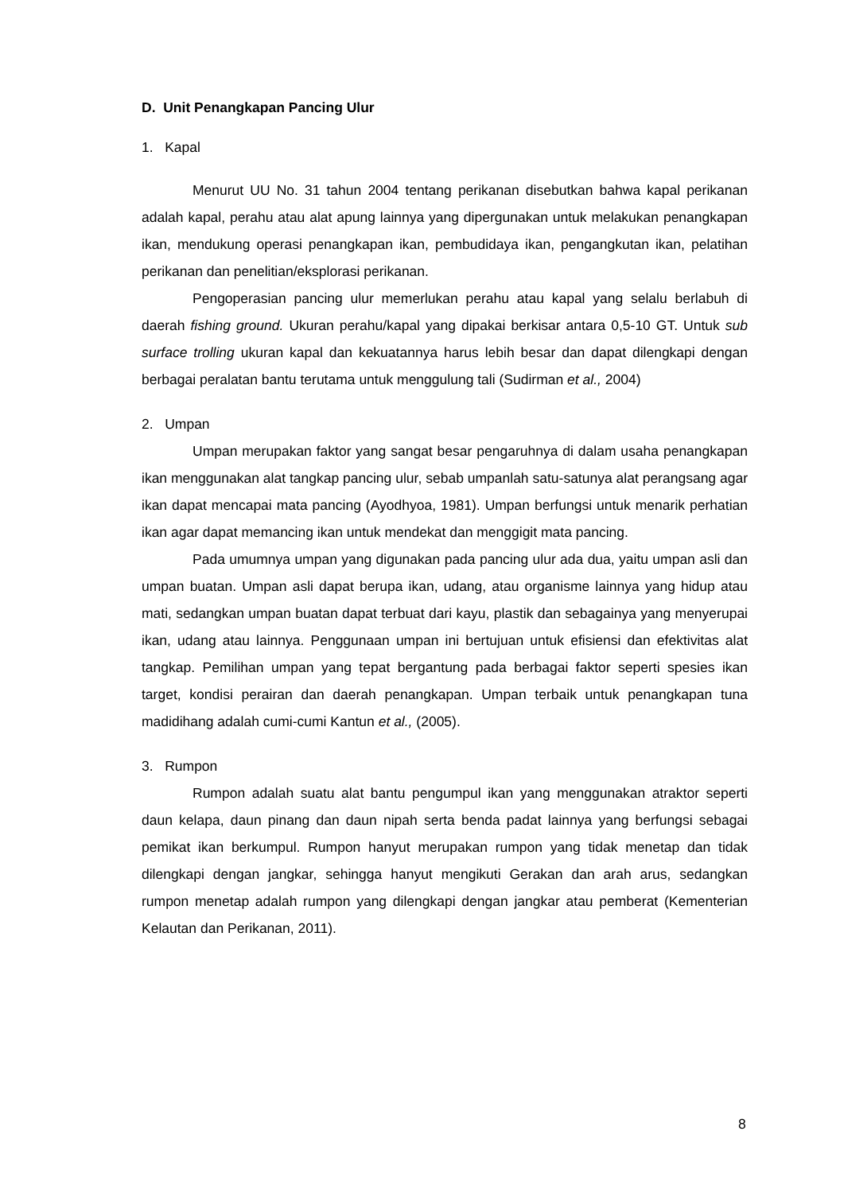D. Unit Penangkapan Pancing Ulur
1. Kapal
Menurut UU No. 31 tahun 2004 tentang perikanan disebutkan bahwa kapal perikanan adalah kapal, perahu atau alat apung lainnya yang dipergunakan untuk melakukan penangkapan ikan, mendukung operasi penangkapan ikan, pembudidaya ikan, pengangkutan ikan, pelatihan perikanan dan penelitian/eksplorasi perikanan.
Pengoperasian pancing ulur memerlukan perahu atau kapal yang selalu berlabuh di daerah fishing ground. Ukuran perahu/kapal yang dipakai berkisar antara 0,5-10 GT. Untuk sub surface trolling ukuran kapal dan kekuatannya harus lebih besar dan dapat dilengkapi dengan berbagai peralatan bantu terutama untuk menggulung tali (Sudirman et al., 2004)
2. Umpan
Umpan merupakan faktor yang sangat besar pengaruhnya di dalam usaha penangkapan ikan menggunakan alat tangkap pancing ulur, sebab umpanlah satu-satunya alat perangsang agar ikan dapat mencapai mata pancing (Ayodhyoa, 1981). Umpan berfungsi untuk menarik perhatian ikan agar dapat memancing ikan untuk mendekat dan menggigit mata pancing.
Pada umumnya umpan yang digunakan pada pancing ulur ada dua, yaitu umpan asli dan umpan buatan. Umpan asli dapat berupa ikan, udang, atau organisme lainnya yang hidup atau mati, sedangkan umpan buatan dapat terbuat dari kayu, plastik dan sebagainya yang menyerupai ikan, udang atau lainnya. Penggunaan umpan ini bertujuan untuk efisiensi dan efektivitas alat tangkap. Pemilihan umpan yang tepat bergantung pada berbagai faktor seperti spesies ikan target, kondisi perairan dan daerah penangkapan. Umpan terbaik untuk penangkapan tuna madidihang adalah cumi-cumi Kantun et al., (2005).
3. Rumpon
Rumpon adalah suatu alat bantu pengumpul ikan yang menggunakan atraktor seperti daun kelapa, daun pinang dan daun nipah serta benda padat lainnya yang berfungsi sebagai pemikat ikan berkumpul. Rumpon hanyut merupakan rumpon yang tidak menetap dan tidak dilengkapi dengan jangkar, sehingga hanyut mengikuti Gerakan dan arah arus, sedangkan rumpon menetap adalah rumpon yang dilengkapi dengan jangkar atau pemberat (Kementerian Kelautan dan Perikanan, 2011).
8